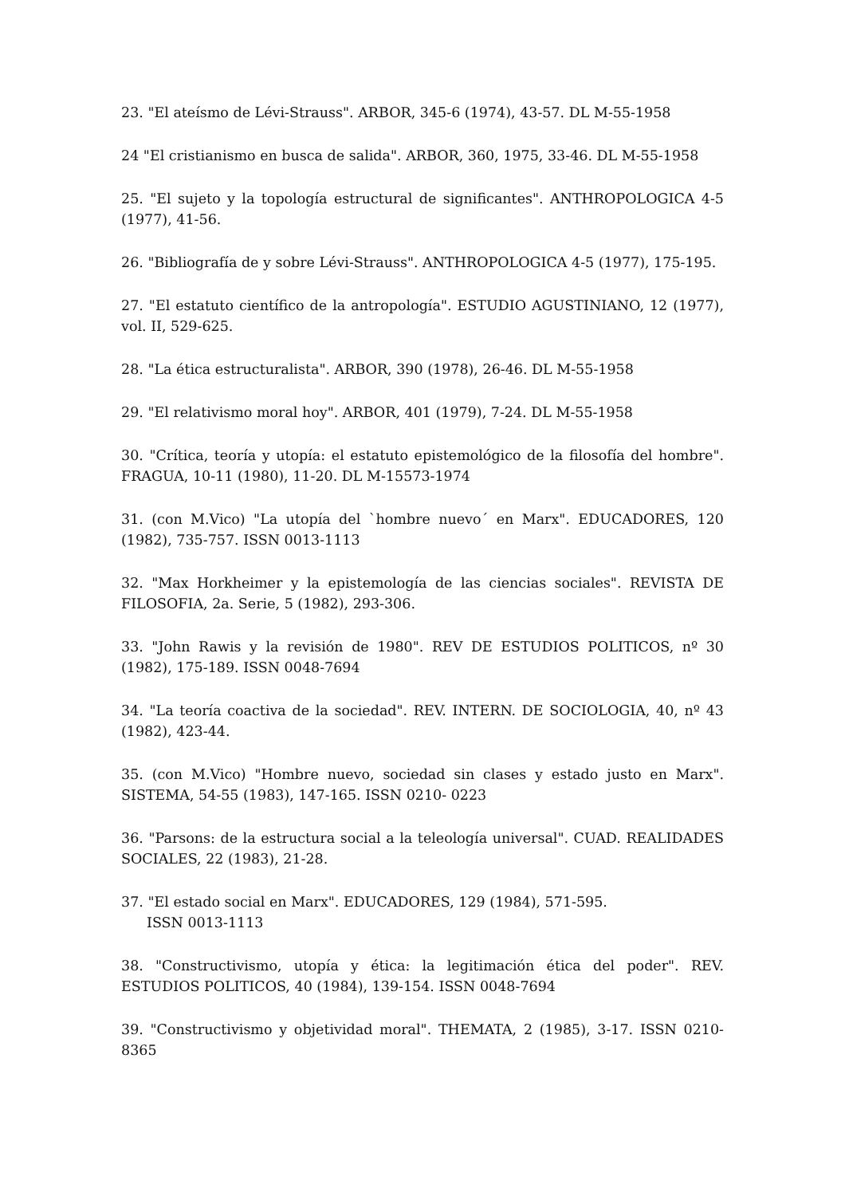23. "El ateísmo de Lévi-Strauss". ARBOR, 345-6 (1974), 43-57. DL M-55-1958
24 "El cristianismo en busca de salida". ARBOR, 360, 1975, 33-46. DL M-55-1958
25. "El sujeto y la topología estructural de significantes". ANTHROPOLOGICA 4-5 (1977), 41-56.
26. "Bibliografía de y sobre Lévi-Strauss". ANTHROPOLOGICA 4-5 (1977), 175-195.
27. "El estatuto científico de la antropología". ESTUDIO AGUSTINIANO, 12 (1977), vol. II, 529-625.
28. "La ética estructuralista". ARBOR, 390 (1978), 26-46. DL M-55-1958
29. "El relativismo moral hoy". ARBOR, 401 (1979), 7-24. DL M-55-1958
30. "Crítica, teoría y utopía: el estatuto epistemológico de la filosofía del hombre". FRAGUA, 10-11 (1980), 11-20. DL M-15573-1974
31. (con M.Vico) "La utopía del `hombre nuevo´ en Marx". EDUCADORES, 120 (1982), 735-757. ISSN 0013-1113
32. "Max Horkheimer y la epistemología de las ciencias sociales". REVISTA DE FILOSOFIA, 2a. Serie, 5 (1982), 293-306.
33. "John Rawis y la revisión de 1980". REV DE ESTUDIOS POLITICOS, nº 30 (1982), 175-189. ISSN 0048-7694
34. "La teoría coactiva de la sociedad". REV. INTERN. DE SOCIOLOGIA, 40, nº 43 (1982), 423-44.
35. (con M.Vico) "Hombre nuevo, sociedad sin clases y estado justo en Marx". SISTEMA, 54-55 (1983), 147-165. ISSN 0210- 0223
36. "Parsons: de la estructura social a la teleología universal". CUAD. REALIDADES SOCIALES, 22 (1983), 21-28.
37. "El estado social en Marx". EDUCADORES, 129 (1984), 571-595.
ISSN 0013-1113
38. "Constructivismo, utopía y ética: la legitimación ética del poder". REV. ESTUDIOS POLITICOS, 40 (1984), 139-154. ISSN 0048-7694
39. "Constructivismo y objetividad moral". THEMATA, 2 (1985), 3-17. ISSN 0210-8365